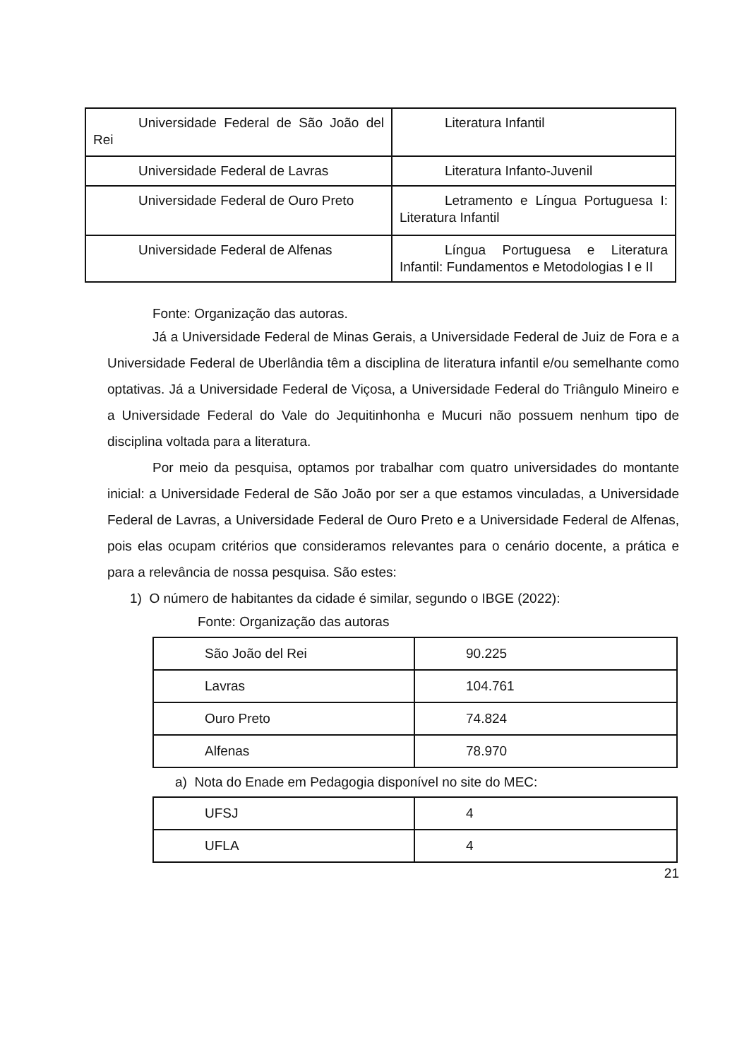| Universidade Federal de São João del Rei | Literatura Infantil |
| Universidade Federal de Lavras | Literatura Infanto-Juvenil |
| Universidade Federal de Ouro Preto | Letramento e Língua Portuguesa I: Literatura Infantil |
| Universidade Federal de Alfenas | Língua Portuguesa e Literatura Infantil: Fundamentos e Metodologias I e II |
Fonte: Organização das autoras.
Já a Universidade Federal de Minas Gerais, a Universidade Federal de Juiz de Fora e a Universidade Federal de Uberlândia têm a disciplina de literatura infantil e/ou semelhante como optativas. Já a Universidade Federal de Viçosa, a Universidade Federal do Triângulo Mineiro e a Universidade Federal do Vale do Jequitinhonha e Mucuri não possuem nenhum tipo de disciplina voltada para a literatura.
Por meio da pesquisa, optamos por trabalhar com quatro universidades do montante inicial: a Universidade Federal de São João por ser a que estamos vinculadas, a Universidade Federal de Lavras, a Universidade Federal de Ouro Preto e a Universidade Federal de Alfenas, pois elas ocupam critérios que consideramos relevantes para o cenário docente, a prática e para a relevância de nossa pesquisa. São estes:
1) O número de habitantes da cidade é similar, segundo o IBGE (2022):
Fonte: Organização das autoras
| São João del Rei | 90.225 |
| Lavras | 104.761 |
| Ouro Preto | 74.824 |
| Alfenas | 78.970 |
a) Nota do Enade em Pedagogia disponível no site do MEC:
| UFSJ | 4 |
| UFLA | 4 |
21